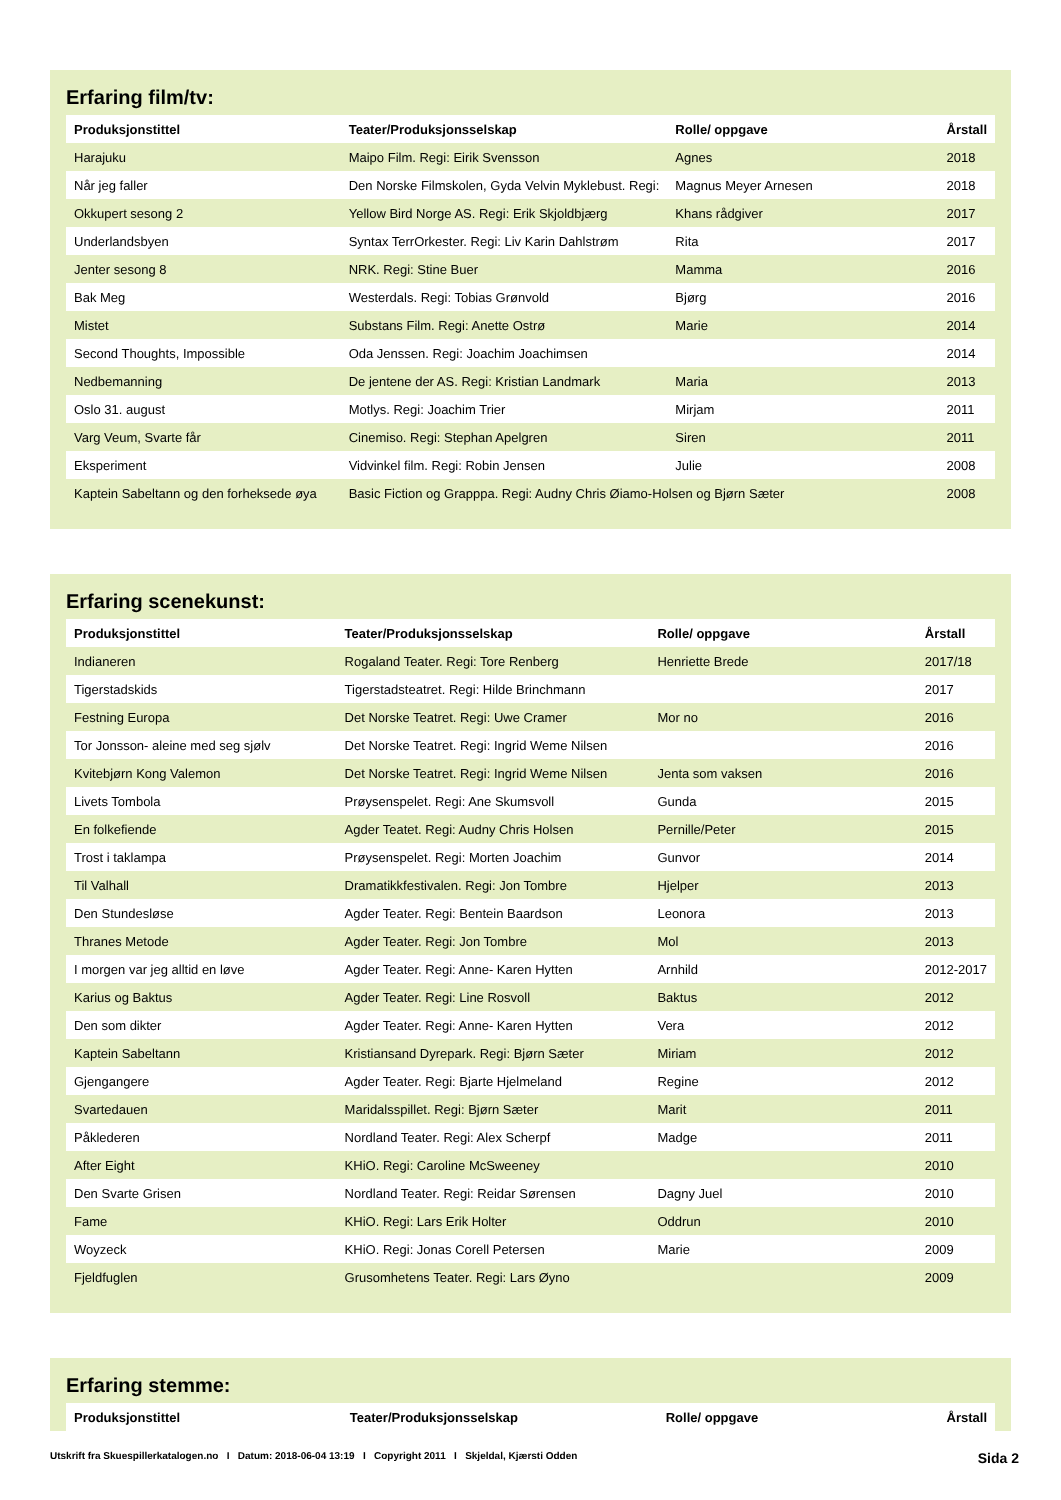Erfaring film/tv:
| Produksjonstittel | Teater/Produksjonsselskap | Rolle/ oppgave | Årstall |
| --- | --- | --- | --- |
| Harajuku | Maipo Film. Regi: Eirik Svensson | Agnes | 2018 |
| Når jeg faller | Den Norske Filmskolen, Gyda Velvin Myklebust. Regi: | Magnus Meyer Arnesen | 2018 |
| Okkupert sesong 2 | Yellow Bird Norge AS. Regi: Erik Skjoldbjærg | Khans rådgiver | 2017 |
| Underlandsbyen | Syntax TerrOrkester. Regi: Liv Karin Dahlstrøm | Rita | 2017 |
| Jenter sesong 8 | NRK. Regi: Stine Buer | Mamma | 2016 |
| Bak Meg | Westerdals. Regi: Tobias Grønvold | Bjørg | 2016 |
| Mistet | Substans Film. Regi: Anette Ostrø | Marie | 2014 |
| Second Thoughts, Impossible | Oda Jenssen. Regi: Joachim Joachimsen | | 2014 |
| Nedbemanning | De jentene der AS. Regi: Kristian Landmark | Maria | 2013 |
| Oslo 31. august | Motlys. Regi: Joachim Trier | Mirjam | 2011 |
| Varg Veum, Svarte får | Cinemiso. Regi: Stephan Apelgren | Siren | 2011 |
| Eksperiment | Vidvinkel film. Regi: Robin Jensen | Julie | 2008 |
| Kaptein Sabeltann og den forheksede øya | Basic Fiction og Grapppa. Regi: Audny Chris Øiamo-Holsen og Bjørn Sæter | | 2008 |
Erfaring scenekunst:
| Produksjonstittel | Teater/Produksjonsselskap | Rolle/ oppgave | Årstall |
| --- | --- | --- | --- |
| Indianeren | Rogaland Teater. Regi: Tore Renberg | Henriette Brede | 2017/18 |
| Tigerstadskids | Tigerstadsteatret. Regi: Hilde Brinchmann | | 2017 |
| Festning Europa | Det Norske Teatret. Regi: Uwe Cramer | Mor no | 2016 |
| Tor Jonsson- aleine med seg sjølv | Det Norske Teatret. Regi: Ingrid Weme Nilsen | | 2016 |
| Kvitebjørn Kong Valemon | Det Norske Teatret. Regi: Ingrid Weme Nilsen | Jenta som vaksen | 2016 |
| Livets Tombola | Prøysenspelet. Regi: Ane Skumsvoll | Gunda | 2015 |
| En folkefiende | Agder Teatet. Regi: Audny Chris Holsen | Pernille/Peter | 2015 |
| Trost i taklampa | Prøysenspelet. Regi: Morten Joachim | Gunvor | 2014 |
| Til Valhall | Dramatikkfestivalen. Regi: Jon Tombre | Hjelper | 2013 |
| Den Stundesløse | Agder Teater. Regi: Bentein Baardson | Leonora | 2013 |
| Thranes Metode | Agder Teater. Regi: Jon Tombre | Mol | 2013 |
| I morgen var jeg alltid en løve | Agder Teater. Regi: Anne- Karen Hytten | Arnhild | 2012-2017 |
| Karius og Baktus | Agder Teater. Regi: Line Rosvoll | Baktus | 2012 |
| Den som dikter | Agder Teater. Regi: Anne- Karen Hytten | Vera | 2012 |
| Kaptein Sabeltann | Kristiansand Dyrepark. Regi: Bjørn Sæter | Miriam | 2012 |
| Gjengangere | Agder Teater. Regi: Bjarte Hjelmeland | Regine | 2012 |
| Svartedauen | Maridalsspillet. Regi: Bjørn Sæter | Marit | 2011 |
| Påklederen | Nordland Teater. Regi: Alex Scherpf | Madge | 2011 |
| After Eight | KHiO. Regi: Caroline McSweeney | | 2010 |
| Den Svarte Grisen | Nordland Teater. Regi: Reidar Sørensen | Dagny Juel | 2010 |
| Fame | KHiO. Regi: Lars Erik Holter | Oddrun | 2010 |
| Woyzeck | KHiO. Regi: Jonas Corell Petersen | Marie | 2009 |
| Fjeldfuglen | Grusomhetens Teater. Regi: Lars Øyno | | 2009 |
Erfaring stemme:
| Produksjonstittel | Teater/Produksjonsselskap | Rolle/ oppgave | Årstall |
| --- | --- | --- | --- |
Utskrift fra Skuespillerkatalogen.no I Datum: 2018-06-04 13:19 I Copyright 2011 I Skjeldal, Kjærsti Odden Sida 2